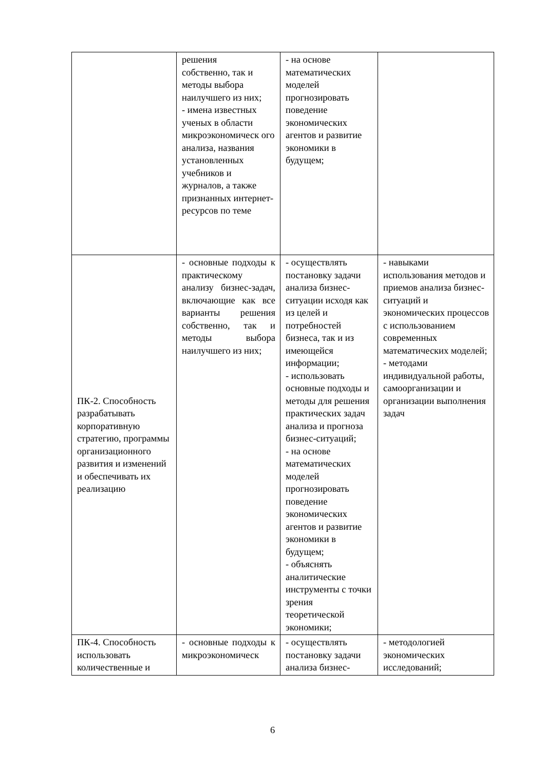| | решения собственно, так и методы выбора наилучшего из них; - имена известных ученых в области микроэкономическ ого анализа, названия установленных учебников и журналов, а также признанных интернет-ресурсов по теме | - на основе математических моделей прогнозировать поведение экономических агентов и развитие экономики в будущем; | |
| ПК-2. Способность разрабатывать корпоративную стратегию, программы организационного развития и изменений и обеспечивать их реализацию | - основные подходы к практическому анализу бизнес-задач, включающие как все варианты решения собственно, так и методы выбора наилучшего из них; | - осуществлять постановку задачи анализа бизнес-ситуации исходя как из целей и потребностей бизнеса, так и из имеющейся информации; - использовать основные подходы и методы для решения практических задач анализа и прогноза бизнес-ситуаций; - на основе математических моделей прогнозировать поведение экономических агентов и развитие экономики в будущем; - объяснять аналитические инструменты с точки зрения теоретической экономики; | - навыками использования методов и приемов анализа бизнес-ситуаций и экономических процессов с использованием современных математических моделей; - методами индивидуальной работы, самоорганизации и организации выполнения задач |
| ПК-4. Способность использовать количественные и | - основные подходы к микроэкономическ | - осуществлять постановку задачи анализа бизнес- | - методологией экономических исследований; |
6